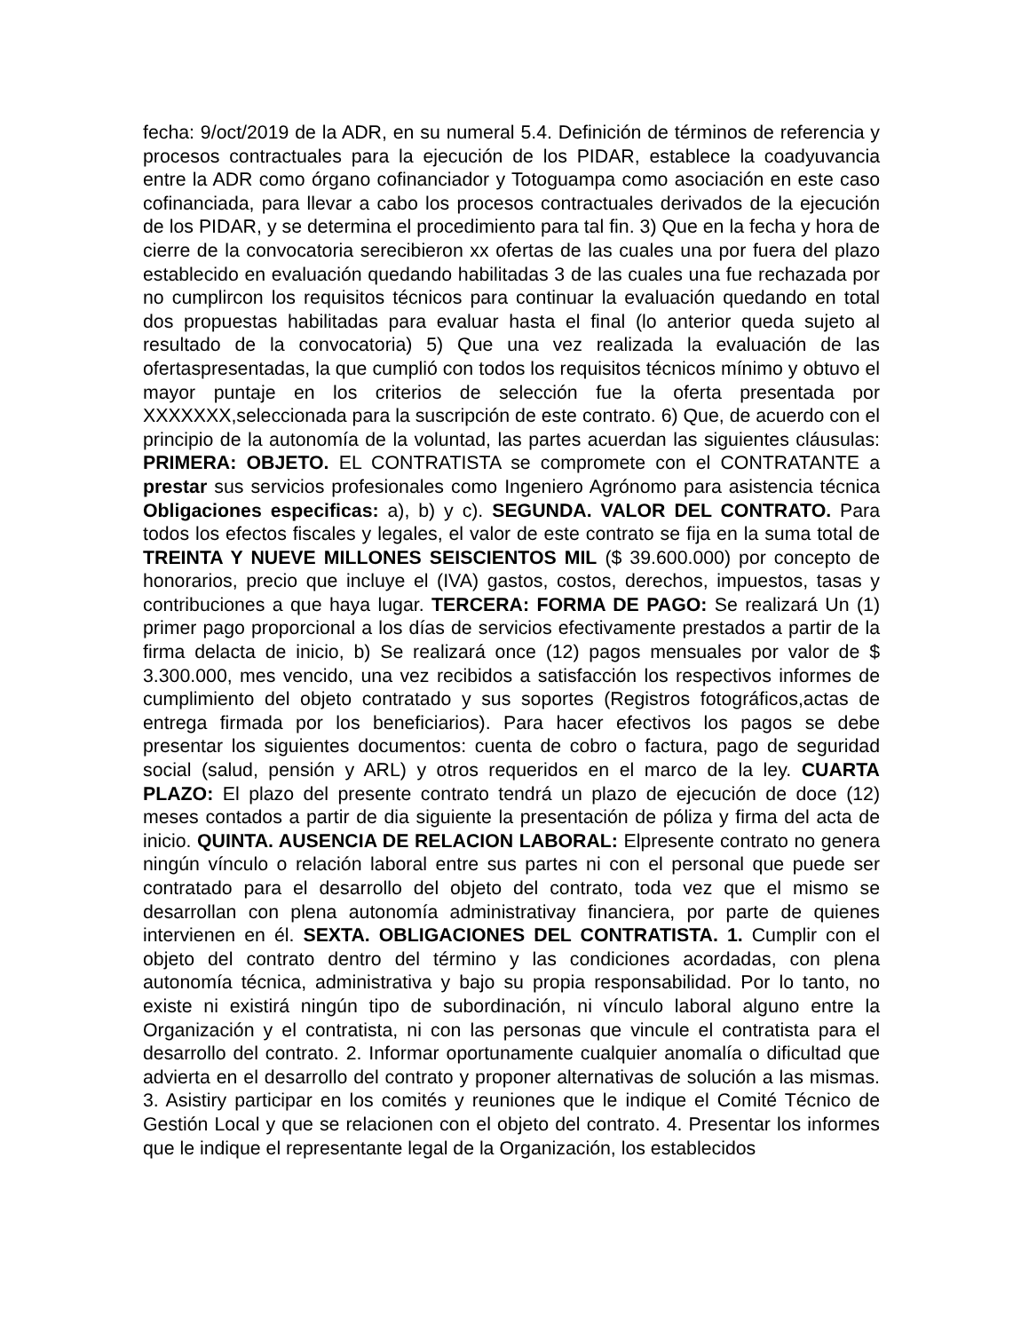fecha: 9/oct/2019 de la ADR, en su numeral 5.4. Definición de términos de referencia y procesos contractuales para la ejecución de los PIDAR, establece la coadyuvancia entre la ADR como órgano cofinanciador y Totoguampa como asociación en este caso cofinanciada, para llevar a cabo los procesos contractuales derivados de la ejecución de los PIDAR, y se determina el procedimiento para tal fin. 3) Que en la fecha y hora de cierre de la convocatoria serecibieron xx ofertas de las cuales una por fuera del plazo establecido en evaluación quedando habilitadas 3 de las cuales una fue rechazada por no cumplircon los requisitos técnicos para continuar la evaluación quedando en total dos propuestas habilitadas para evaluar hasta el final (lo anterior queda sujeto al resultado de la convocatoria) 5) Que una vez realizada la evaluación de las ofertaspresentadas, la que cumplió con todos los requisitos técnicos mínimo y obtuvo el mayor puntaje en los criterios de selección fue la oferta presentada por XXXXXXX,seleccionada para la suscripción de este contrato. 6) Que, de acuerdo con el principio de la autonomía de la voluntad, las partes acuerdan las siguientes cláusulas: PRIMERA: OBJETO. EL CONTRATISTA se compromete con el CONTRATANTE a prestar sus servicios profesionales como Ingeniero Agrónomo para asistencia técnica Obligaciones especificas: a), b) y c). SEGUNDA. VALOR DEL CONTRATO. Para todos los efectos fiscales y legales, el valor de este contrato se fija en la suma total de TREINTA Y NUEVE MILLONES SEISCIENTOS MIL ($ 39.600.000) por concepto de honorarios, precio que incluye el (IVA) gastos, costos, derechos, impuestos, tasas y contribuciones a que haya lugar. TERCERA: FORMA DE PAGO: Se realizará Un (1) primer pago proporcional a los días de servicios efectivamente prestados a partir de la firma delacta de inicio, b) Se realizará once (12) pagos mensuales por valor de $ 3.300.000, mes vencido, una vez recibidos a satisfacción los respectivos informes de cumplimiento del objeto contratado y sus soportes (Registros fotográficos,actas de entrega firmada por los beneficiarios). Para hacer efectivos los pagos se debe presentar los siguientes documentos: cuenta de cobro o factura, pago de seguridad social (salud, pensión y ARL) y otros requeridos en el marco de la ley. CUARTA PLAZO: El plazo del presente contrato tendrá un plazo de ejecución de doce (12) meses contados a partir de dia siguiente la presentación de póliza y firma del acta de inicio. QUINTA. AUSENCIA DE RELACION LABORAL: Elpresente contrato no genera ningún vínculo o relación laboral entre sus partes ni con el personal que puede ser contratado para el desarrollo del objeto del contrato, toda vez que el mismo se desarrollan con plena autonomía administrativay financiera, por parte de quienes intervienen en él. SEXTA. OBLIGACIONES DEL CONTRATISTA. 1. Cumplir con el objeto del contrato dentro del término y las condiciones acordadas, con plena autonomía técnica, administrativa y bajo su propia responsabilidad. Por lo tanto, no existe ni existirá ningún tipo de subordinación, ni vínculo laboral alguno entre la Organización y el contratista, ni con las personas que vincule el contratista para el desarrollo del contrato. 2. Informar oportunamente cualquier anomalía o dificultad que advierta en el desarrollo del contrato y proponer alternativas de solución a las mismas. 3. Asistiry participar en los comités y reuniones que le indique el Comité Técnico de Gestión Local y que se relacionen con el objeto del contrato. 4. Presentar los informes que le indique el representante legal de la Organización, los establecidos